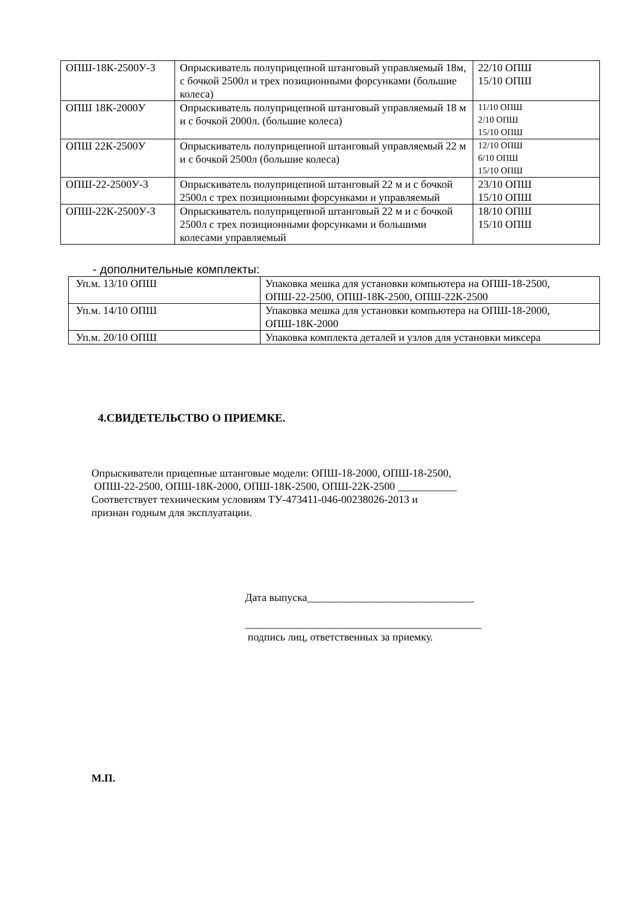| ОПШ-18К-2500У-3 | Опрыскиватель полуприцепной штанговый управляемый 18м, с бочкой 2500л и трех позиционными форсунками (большие колеса) | 22/10 ОПШ 15/10 ОПШ |
| ОПШ 18К-2000У | Опрыскиватель полуприцепной штанговый управляемый 18 м и с бочкой 2000л. (большие колеса) | 11/10 ОПШ 2/10 ОПШ 15/10 ОПШ |
| ОПШ 22К-2500У | Опрыскиватель полуприцепной штанговый управляемый 22 м и с бочкой 2500л (большие колеса) | 12/10 ОПШ 6/10 ОПШ 15/10 ОПШ |
| ОПШ-22-2500У-3 | Опрыскиватель полуприцепной штанговый 22 м и с бочкой 2500л с трех позиционными форсунками и управляемый | 23/10 ОПШ 15/10 ОПШ |
| ОПШ-22К-2500У-3 | Опрыскиватель полуприцепной штанговый 22 м и с бочкой 2500л с трех позиционными форсунками и большими колесами управляемый | 18/10 ОПШ 15/10 ОПШ |
- дополнительные комплекты:
| Уп.м. 13/10 ОПШ | Упаковка мешка для установки компьютера на ОПШ-18-2500, ОПШ-22-2500, ОПШ-18К-2500, ОПШ-22К-2500 |
| Уп.м. 14/10 ОПШ | Упаковка мешка для установки компьютера на ОПШ-18-2000, ОПШ-18К-2000 |
| Уп.м. 20/10 ОПШ | Упаковка комплекта деталей и узлов для установки миксера |
4.СВИДЕТЕЛЬСТВО О ПРИЕМКЕ.
Опрыскиватели прицепные штанговые модели: ОПШ-18-2000, ОПШ-18-2500,
ОПШ-22-2500, ОПШ-18К-2000, ОПШ-18К-2500, ОПШ-22К-2500 ___________
Соответствует техническим условиям ТУ-473411-046-00238026-2013 и
признан годным для эксплуатации.
Дата выпуска_______________________________
____________________________________________
подпись лиц, ответственных за приемку.
М.П.